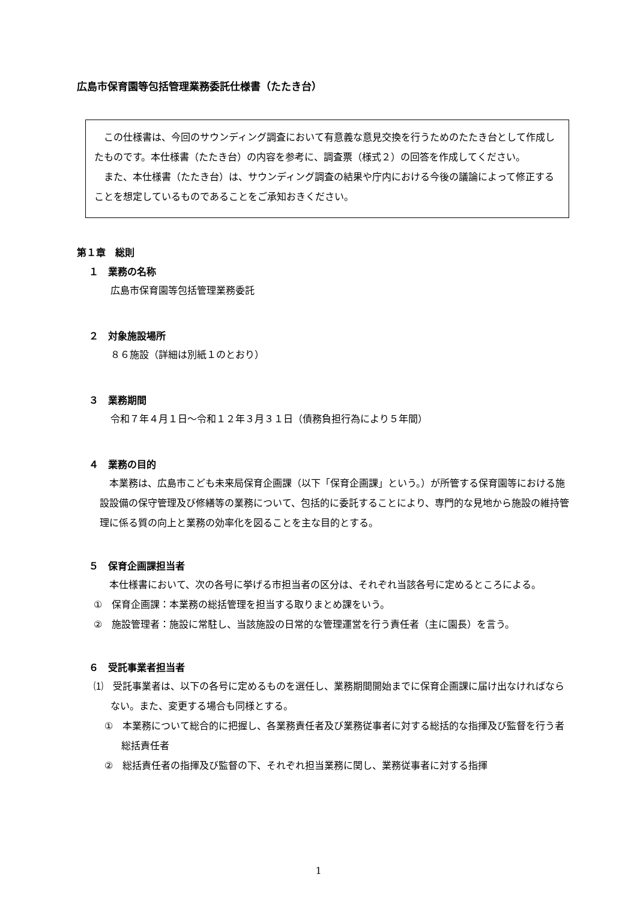広島市保育園等包括管理業務委託仕様書（たたき台）
この仕様書は、今回のサウンディング調査において有意義な意見交換を行うためのたたき台として作成したものです。本仕様書（たたき台）の内容を参考に、調査票（様式２）の回答を作成してください。
また、本仕様書（たたき台）は、サウンディング調査の結果や庁内における今後の議論によって修正することを想定しているものであることをご承知おきください。
第１章　総則
１　業務の名称
広島市保育園等包括管理業務委託
２　対象施設場所
８６施設（詳細は別紙１のとおり）
３　業務期間
令和７年４月１日～令和１２年３月３１日（債務負担行為により５年間）
４　業務の目的
本業務は、広島市こども未来局保育企画課（以下「保育企画課」という。）が所管する保育園等における施設設備の保守管理及び修繕等の業務について、包括的に委託することにより、専門的な見地から施設の維持管理に係る質の向上と業務の効率化を図ることを主な目的とする。
５　保育企画課担当者
本仕様書において、次の各号に挙げる市担当者の区分は、それぞれ当該各号に定めるところによる。
①　保育企画課：本業務の総括管理を担当する取りまとめ課をいう。
②　施設管理者：施設に常駐し、当該施設の日常的な管理運営を行う責任者（主に園長）を言う。
６　受託事業者担当者
⑴　受託事業者は、以下の各号に定めるものを選任し、業務期間開始までに保育企画課に届け出なければならない。また、変更する場合も同様とする。
①　本業務について総合的に把握し、各業務責任者及び業務従事者に対する総括的な指揮及び監督を行う者　総括責任者
②　総括責任者の指揮及び監督の下、それぞれ担当業務に関し、業務従事者に対する指揮
1